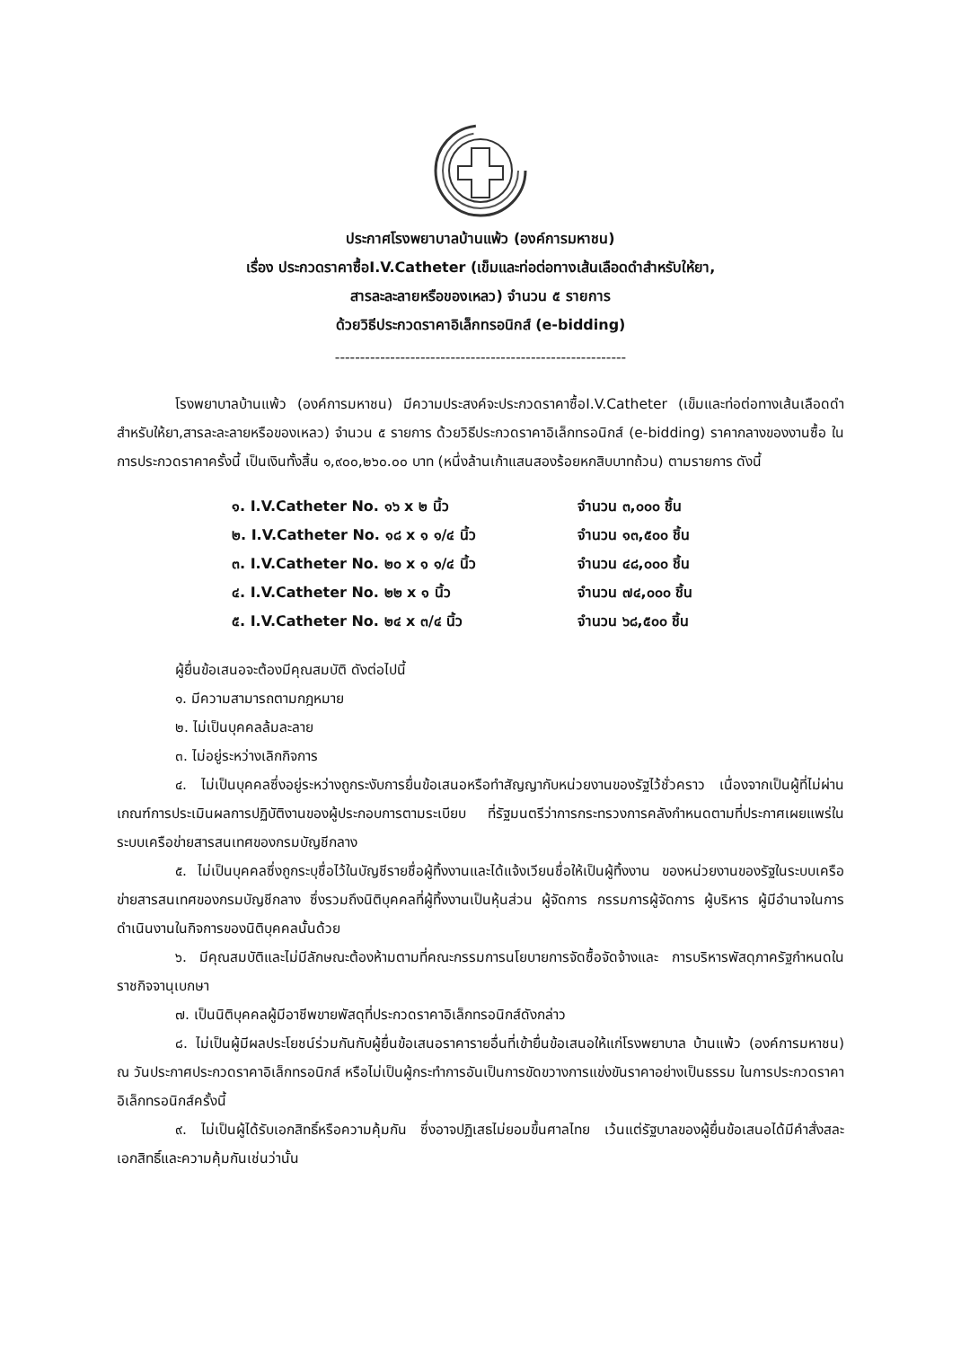ประกาศโรงพยาบาลบ้านแพ้ว (องค์การมหาชน)
เรื่อง ประกวดราคาซื้อI.V.Catheter (เข็มและท่อต่อทางเส้นเลือดดำสำหรับให้ยา,
สารละละลายหรือของเหลว) จำนวน ๕ รายการ
ด้วยวิธีประกวดราคาอิเล็กทรอนิกส์ (e-bidding)
----------------------------------------------------------
โรงพยาบาลบ้านแพ้ว (องค์การมหาชน) มีความประสงค์จะประกวดราคาซื้อI.V.Catheter (เข็มและท่อต่อทางเส้นเลือดดำสำหรับให้ยา,สารละละลายหรือของเหลว) จำนวน ๕ รายการ ด้วยวิธีประกวดราคาอิเล็กทรอนิกส์ (e-bidding) ราคากลางของงานซื้อ ในการประกวดราคาครั้งนี้ เป็นเงินทั้งสิ้น ๑,๙๐๐,๒๖๐.๐๐ บาท (หนึ่งล้านเก้าแสนสองร้อยหกสิบบาทถ้วน) ตามรายการ ดังนี้
| ๑. I.V.Catheter No. ๑๖ x ๒ นิ้ว | จำนวน ๓,๐๐๐ ชิ้น |
| ๒. I.V.Catheter No. ๑๘ x ๑ ๑/๔ นิ้ว | จำนวน ๑๓,๕๐๐ ชิ้น |
| ๓. I.V.Catheter No. ๒๐ x ๑ ๑/๔ นิ้ว | จำนวน ๔๘,๐๐๐ ชิ้น |
| ๔. I.V.Catheter No. ๒๒ x ๑ นิ้ว | จำนวน ๗๔,๐๐๐ ชิ้น |
| ๕. I.V.Catheter No. ๒๔ x ๓/๔ นิ้ว | จำนวน ๖๘,๕๐๐ ชิ้น |
ผู้ยื่นข้อเสนอจะต้องมีคุณสมบัติ ดังต่อไปนี้
๑. มีความสามารถตามกฎหมาย
๒. ไม่เป็นบุคคลล้มละลาย
๓. ไม่อยู่ระหว่างเลิกกิจการ
๔. ไม่เป็นบุคคลซึ่งอยู่ระหว่างถูกระงับการยื่นข้อเสนอหรือทำสัญญากับหน่วยงานของรัฐไว้ชั่วคราว เนื่องจากเป็นผู้ที่ไม่ผ่านเกณฑ์การประเมินผลการปฏิบัติงานของผู้ประกอบการตามระเบียบ ที่รัฐมนตรีว่าการกระทรวงการคลังกำหนดตามที่ประกาศเผยแพร่ในระบบเครือข่ายสารสนเทศของกรมบัญชีกลาง
๕. ไม่เป็นบุคคลซึ่งถูกระบุชื่อไว้ในบัญชีรายชื่อผู้ทิ้งงานและได้แจ้งเวียนชื่อให้เป็นผู้ทิ้งงาน ของหน่วยงานของรัฐในระบบเครือข่ายสารสนเทศของกรมบัญชีกลาง ซึ่งรวมถึงนิติบุคคลที่ผู้ทิ้งงานเป็นหุ้นส่วน ผู้จัดการ กรรมการผู้จัดการ ผู้บริหาร ผู้มีอำนาจในการดำเนินงานในกิจการของนิติบุคคลนั้นด้วย
๖. มีคุณสมบัติและไม่มีลักษณะต้องห้ามตามที่คณะกรรมการนโยบายการจัดซื้อจัดจ้างและ การบริหารพัสดุภาครัฐกำหนดในราชกิจจานุเบกษา
๗. เป็นนิติบุคคลผู้มีอาชีพขายพัสดุที่ประกวดราคาอิเล็กทรอนิกส์ดังกล่าว
๘. ไม่เป็นผู้มีผลประโยชน์ร่วมกันกับผู้ยื่นข้อเสนอราคารายอื่นที่เข้ายื่นข้อเสนอให้แก่โรงพยาบาล บ้านแพ้ว (องค์การมหาชน) ณ วันประกาศประกวดราคาอิเล็กทรอนิกส์ หรือไม่เป็นผู้กระทำการอันเป็นการขัดขวางการแข่งขันราคาอย่างเป็นธรรม ในการประกวดราคาอิเล็กทรอนิกส์ครั้งนี้
๙. ไม่เป็นผู้ได้รับเอกสิทธิ์หรือความคุ้มกัน ซึ่งอาจปฏิเสธไม่ยอมขึ้นศาลไทย เว้นแต่รัฐบาลของผู้ยื่นข้อเสนอได้มีคำสั่งสละเอกสิทธิ์และความคุ้มกันเช่นว่านั้น